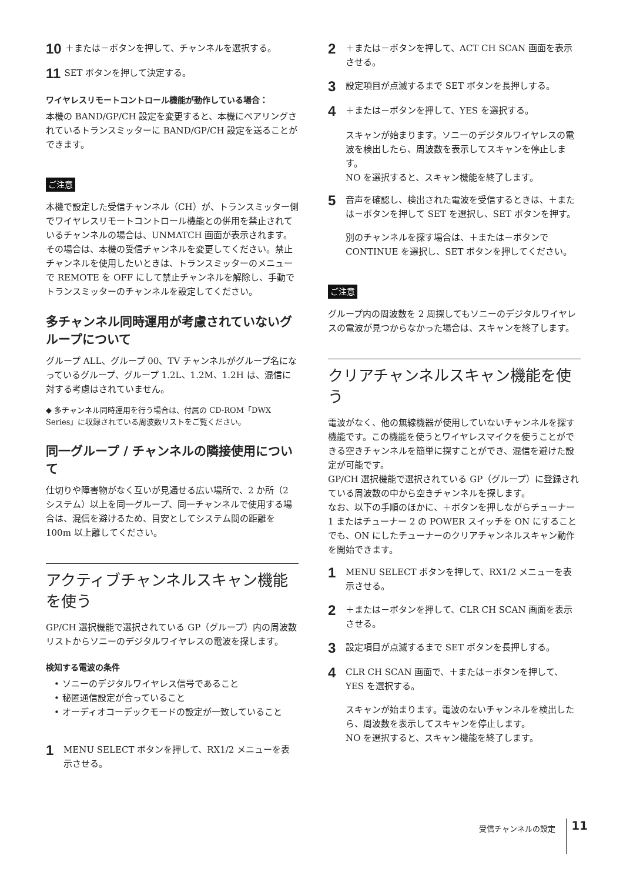10 ＋または－ボタンを押して、チャンネルを選択する。
11 SET ボタンを押して決定する。
ワイヤレスリモートコントロール機能が動作している場合：
本機の BAND/GP/CH 設定を変更すると、本機にペアリングされているトランスミッターに BAND/GP/CH 設定を送ることができます。
ご注意
本機で設定した受信チャンネル（CH）が、トランスミッター側でワイヤレスリモートコントロール機能との併用を禁止されているチャンネルの場合は、UNMATCH 画面が表示されます。
その場合は、本機の受信チャンネルを変更してください。禁止チャンネルを使用したいときは、トランスミッターのメニューで REMOTE を OFF にして禁止チャンネルを解除し、手動でトランスミッターのチャンネルを設定してください。
多チャンネル同時運用が考慮されていないグループについて
グループ ALL、グループ 00、TV チャンネルがグループ名になっているグループ、グループ 1.2L、1.2M、1.2H は、混信に対する考慮はされていません。
◆ 多チャンネル同時運用を行う場合は、付属の CD-ROM「DWX Series」に収録されている周波数リストをご覧ください。
同一グループ / チャンネルの隣接使用について
仕切りや障害物がなく互いが見通せる広い場所で、2 か所（2 システム）以上を同一グループ、同一チャンネルで使用する場合は、混信を避けるため、目安としてシステム間の距離を 100m 以上離してください。
アクティブチャンネルスキャン機能を使う
GP/CH 選択機能で選択されている GP（グループ）内の周波数リストからソニーのデジタルワイヤレスの電波を探します。
検知する電波の条件
• ソニーのデジタルワイヤレス信号であること
• 秘匿通信設定が合っていること
• オーディオコーデックモードの設定が一致していること
1 MENU SELECT ボタンを押して、RX1/2 メニューを表示させる。
2 ＋または－ボタンを押して、ACT CH SCAN 画面を表示させる。
3 設定項目が点滅するまで SET ボタンを長押しする。
4 ＋または－ボタンを押して、YES を選択する。
スキャンが始まります。ソニーのデジタルワイヤレスの電波を検出したら、周波数を表示してスキャンを停止します。
NO を選択すると、スキャン機能を終了します。
5 音声を確認し、検出された電波を受信するときは、＋または－ボタンを押して SET を選択し、SET ボタンを押す。
別のチャンネルを探す場合は、＋または－ボタンで CONTINUE を選択し、SET ボタンを押してください。
ご注意
グループ内の周波数を 2 周探してもソニーのデジタルワイヤレスの電波が見つからなかった場合は、スキャンを終了します。
クリアチャンネルスキャン機能を使う
電波がなく、他の無線機器が使用していないチャンネルを探す機能です。この機能を使うとワイヤレスマイクを使うことができる空きチャンネルを簡単に探すことができ、混信を避けた設定が可能です。
GP/CH 選択機能で選択されている GP（グループ）に登録されている周波数の中から空きチャンネルを探します。
なお、以下の手順のほかに、＋ボタンを押しながらチューナー 1 またはチューナー 2 の POWER スイッチを ON にすることでも、ON にしたチューナーのクリアチャンネルスキャン動作を開始できます。
1 MENU SELECT ボタンを押して、RX1/2 メニューを表示させる。
2 ＋または－ボタンを押して、CLR CH SCAN 画面を表示させる。
3 設定項目が点滅するまで SET ボタンを長押しする。
4 CLR CH SCAN 画面で、＋または－ボタンを押して、YES を選択する。
スキャンが始まります。電波のないチャンネルを検出したら、周波数を表示してスキャンを停止します。
NO を選択すると、スキャン機能を終了します。
受信チャンネルの設定 11